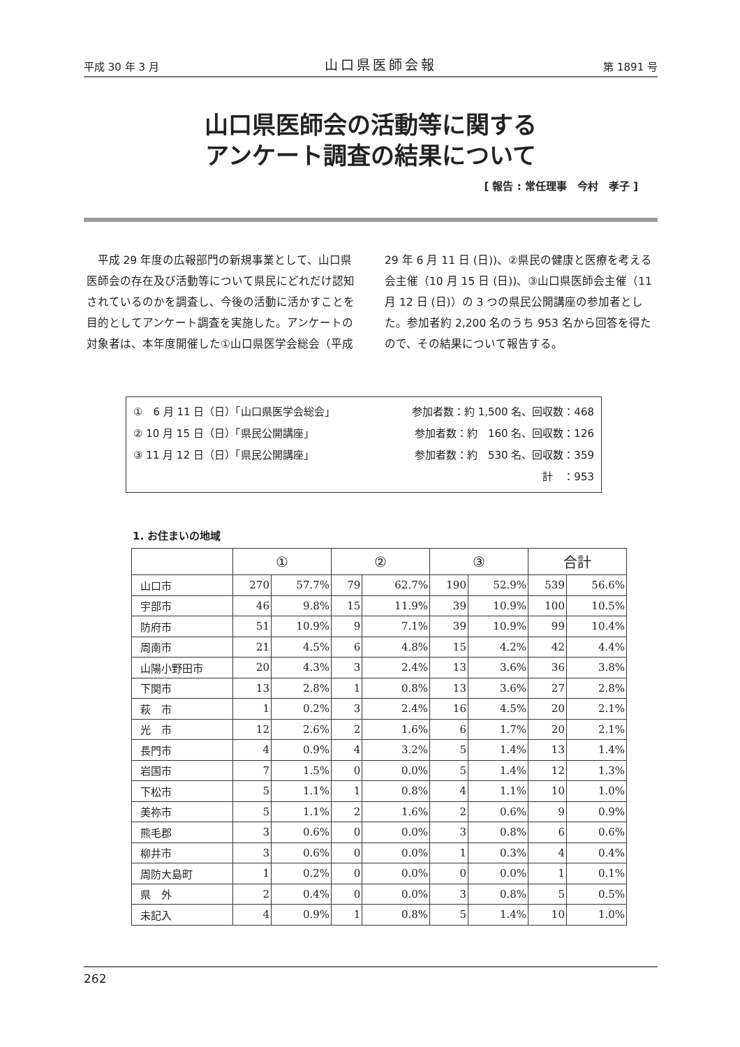平成 30 年 3 月 山口県医師会報 第 1891 号
山口県医師会の活動等に関する
アンケート調査の結果について
[ 報告 : 常任理事　今村　孝子 ]
平成 29 年度の広報部門の新規事業として、山口県医師会の存在及び活動等について県民にどれだけ認知されているのかを調査し、今後の活動に活かすことを目的としてアンケート調査を実施した。アンケートの対象者は、本年度開催した①山口県医学会総会（平成 29 年 6 月 11 日 (日))、②県民の健康と医療を考える会主催（10 月 15 日 (日))、③山口県医師会主催（11 月 12 日 (日)）の 3 つの県民公開講座の参加者とした。参加者約 2,200 名のうち 953 名から回答を得たので、その結果について報告する。
①　6 月 11 日（日）「山口県医学会総会」 参加者数：約 1,500 名、回収数：468
② 10 月 15 日（日）「県民公開講座」 参加者数：約　160 名、回収数：126
③ 11 月 12 日（日）「県民公開講座」 参加者数：約　530 名、回収数：359
計　：953
1. お住まいの地域
| | ① | | ② | | ③ | | 合計 | |
| --- | --- | --- | --- | --- | --- | --- | --- | --- |
| 山口市 | 270 | 57.7% | 79 | 62.7% | 190 | 52.9% | 539 | 56.6% |
| 宇部市 | 46 | 9.8% | 15 | 11.9% | 39 | 10.9% | 100 | 10.5% |
| 防府市 | 51 | 10.9% | 9 | 7.1% | 39 | 10.9% | 99 | 10.4% |
| 周南市 | 21 | 4.5% | 6 | 4.8% | 15 | 4.2% | 42 | 4.4% |
| 山陽小野田市 | 20 | 4.3% | 3 | 2.4% | 13 | 3.6% | 36 | 3.8% |
| 下関市 | 13 | 2.8% | 1 | 0.8% | 13 | 3.6% | 27 | 2.8% |
| 萩 市 | 1 | 0.2% | 3 | 2.4% | 16 | 4.5% | 20 | 2.1% |
| 光 市 | 12 | 2.6% | 2 | 1.6% | 6 | 1.7% | 20 | 2.1% |
| 長門市 | 4 | 0.9% | 4 | 3.2% | 5 | 1.4% | 13 | 1.4% |
| 岩国市 | 7 | 1.5% | 0 | 0.0% | 5 | 1.4% | 12 | 1.3% |
| 下松市 | 5 | 1.1% | 1 | 0.8% | 4 | 1.1% | 10 | 1.0% |
| 美祢市 | 5 | 1.1% | 2 | 1.6% | 2 | 0.6% | 9 | 0.9% |
| 熊毛郡 | 3 | 0.6% | 0 | 0.0% | 3 | 0.8% | 6 | 0.6% |
| 柳井市 | 3 | 0.6% | 0 | 0.0% | 1 | 0.3% | 4 | 0.4% |
| 周防大島町 | 1 | 0.2% | 0 | 0.0% | 0 | 0.0% | 1 | 0.1% |
| 県 外 | 2 | 0.4% | 0 | 0.0% | 3 | 0.8% | 5 | 0.5% |
| 未記入 | 4 | 0.9% | 1 | 0.8% | 5 | 1.4% | 10 | 1.0% |
262